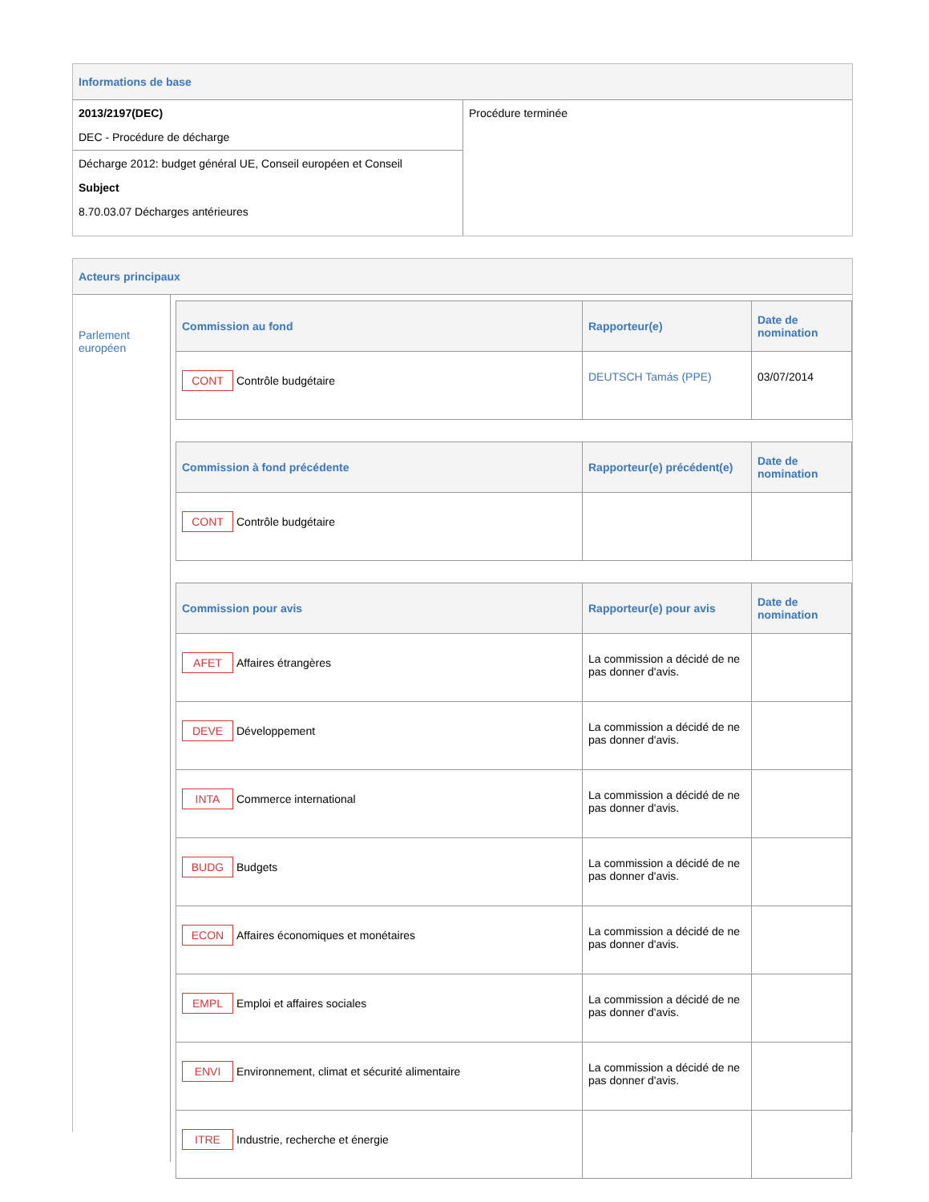Informations de base
| 2013/2197(DEC) DEC - Procédure de décharge | Procédure terminée |
| Décharge 2012: budget général UE, Conseil européen et Conseil Subject 8.70.03.07 Décharges antérieures | |
Acteurs principaux
Parlement européen
| Commission au fond | Rapporteur(e) | Date de nomination |
| --- | --- | --- |
| CONT Contrôle budgétaire | DEUTSCH Tamás (PPE) | 03/07/2014 |
| Commission à fond précédente | Rapporteur(e) précédent(e) | Date de nomination |
| --- | --- | --- |
| CONT Contrôle budgétaire | | |
| Commission pour avis | Rapporteur(e) pour avis | Date de nomination |
| --- | --- | --- |
| AFET Affaires étrangères | La commission a décidé de ne pas donner d'avis. | |
| DEVE Développement | La commission a décidé de ne pas donner d'avis. | |
| INTA Commerce international | La commission a décidé de ne pas donner d'avis. | |
| BUDG Budgets | La commission a décidé de ne pas donner d'avis. | |
| ECON Affaires économiques et monétaires | La commission a décidé de ne pas donner d'avis. | |
| EMPL Emploi et affaires sociales | La commission a décidé de ne pas donner d'avis. | |
| ENVI Environnement, climat et sécurité alimentaire | La commission a décidé de ne pas donner d'avis. | |
| ITRE Industrie, recherche et énergie | | |